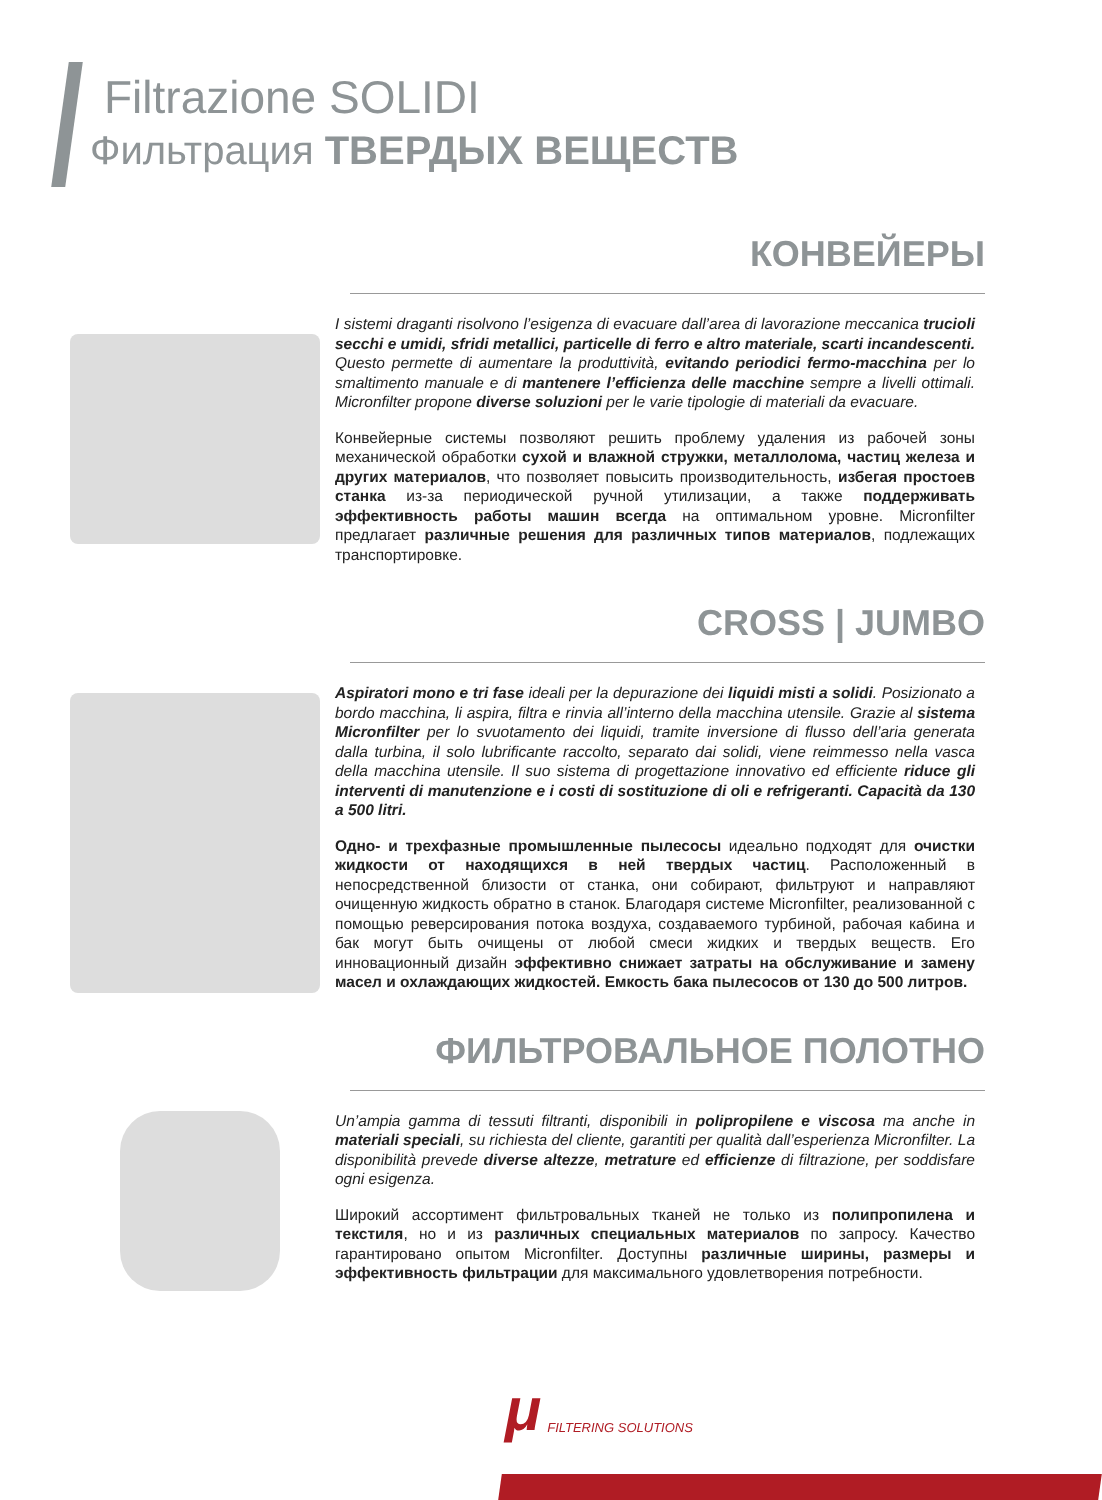Filtrazione SOLIDI
Фильтрация ТВЕРДЫХ ВЕЩЕСТВ
КОНВЕЙЕРЫ
I sistemi draganti risolvono l’esigenza di evacuare dall’area di lavorazione meccanica trucioli secchi e umidi, sfridi metallici, particelle di ferro e altro materiale, scarti incandescenti. Questo permette di aumentare la produttività, evitando periodici fermo-macchina per lo smaltimento manuale e di mantenere l’efficienza delle macchine sempre a livelli ottimali. Micronfilter propone diverse soluzioni per le varie tipologie di materiali da evacuare.
Конвейерные системы позволяют решить проблему удаления из рабочей зоны механической обработки сухой и влажной стружки, металлолома, частиц железа и других материалов, что позволяет повысить производительность, избегая простоев станка из-за периодической ручной утилизации, а также поддерживать эффективность работы машин всегда на оптимальном уровне. Micronfilter предлагает различные решения для различных типов материалов, подлежащих транспортировке.
CROSS | JUMBO
Aspiratori mono e tri fase ideali per la depurazione dei liquidi misti a solidi. Posizionato a bordo macchina, li aspira, filtra e rinvia all’interno della macchina utensile. Grazie al sistema Micronfilter per lo svuotamento dei liquidi, tramite inversione di flusso dell’aria generata dalla turbina, il solo lubrificante raccolto, separato dai solidi, viene reimmesso nella vasca della macchina utensile. Il suo sistema di progettazione innovativo ed efficiente riduce gli interventi di manutenzione e i costi di sostituzione di oli e refrigeranti. Capacità da 130 a 500 litri.
Одно- и трехфазные промышленные пылесосы идеально подходят для очистки жидкости от находящихся в ней твердых частиц. Расположенный в непосредственной близости от станка, они собирают, фильтруют и направляют очищенную жидкость обратно в станок. Благодаря системе Micronfilter, реализованной с помощью реверсирования потока воздуха, создаваемого турбиной, рабочая кабина и бак могут быть очищены от любой смеси жидких и твердых веществ. Его инновационный дизайн эффективно снижает затраты на обслуживание и замену масел и охлаждающих жидкостей. Емкость бака пылесосов от 130 до 500 литров.
ФИЛЬТРОВАЛЬНОЕ ПОЛОТНО
Un’ampia gamma di tessuti filtranti, disponibili in polipropilene e viscosa ma anche in materiali speciali, su richiesta del cliente, garantiti per qualità dall’esperienza Micronfilter. La disponibilità prevede diverse altezze, metrature ed efficienze di filtrazione, per soddisfare ogni esigenza.
Широкий ассортимент фильтровальных тканей не только из полипропилена и текстиля, но и из различных специальных материалов по запросу. Качество гарантировано опытом Micronfilter. Доступны различные ширины, размеры и эффективность фильтрации для максимального удовлетворения потребности.
μ FILTERING SOLUTIONS